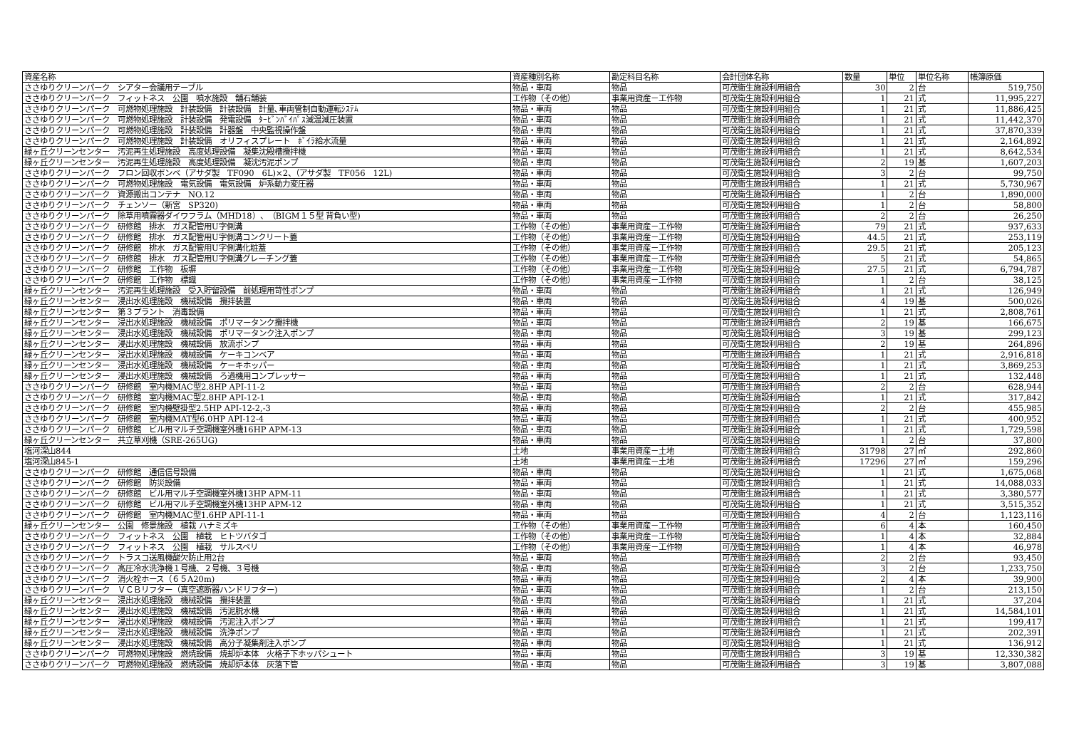| 資産名称 | 資産種別名称 | 勘定科目名称 | 会計団体名称 | 数量 | 単位 | 単位名称 | 帳簿原価 |
| --- | --- | --- | --- | --- | --- | --- | --- |
| ささゆりクリーンパーク シアター会議用テーブル | 物品・車両 | 物品 | 可茂衛生施設利用組合 | 30 | 2 | 台 | 519,750 |
| ささゆりクリーンパーク フィットネス 公園 噴水施設 舗石舗装 | 工作物（その他） | 事業用資産－工作物 | 可茂衛生施設利用組合 | 1 | 21 | 式 | 11,995,227 |
| ささゆりクリーンパーク 可燃物処理施設 計装設備 計装設備 計量､車両管制自動運転ｼｽﾃﾑ | 物品・車両 | 物品 | 可茂衛生施設利用組合 | 1 | 21 | 式 | 11,886,425 |
| ささゆりクリーンパーク 可燃物処理施設 計装設備 発電設備 ﾀｰﾋﾞﾝﾊﾞｲﾊﾟｽ減温減圧装置 | 物品・車両 | 物品 | 可茂衛生施設利用組合 | 1 | 21 | 式 | 11,442,370 |
| ささゆりクリーンパーク 可燃物処理施設 計装設備 計器盤 中央監視操作盤 | 物品・車両 | 物品 | 可茂衛生施設利用組合 | 1 | 21 | 式 | 37,870,339 |
| ささゆりクリーンパーク 可燃物処理施設 計装設備 オリフィスプレート ﾎﾞｲﾗ給水流量 | 物品・車両 | 物品 | 可茂衛生施設利用組合 | 1 | 21 | 式 | 2,164,892 |
| 緑ヶ丘クリーンセンター 汚泥再生処理施設 高度処理設備 凝集沈殿槽攪拌機 | 物品・車両 | 物品 | 可茂衛生施設利用組合 | 1 | 21 | 式 | 8,642,534 |
| 緑ヶ丘クリーンセンター 汚泥再生処理施設 高度処理設備 凝沈汚泥ポンプ | 物品・車両 | 物品 | 可茂衛生施設利用組合 | 2 | 19 | 基 | 1,607,203 |
| ささゆりクリーンパーク フロン回収ボンベ（アサダ製 TF090 6L)×2、（アサダ製 TF056 12L) | 物品・車両 | 物品 | 可茂衛生施設利用組合 | 3 | 2 | 台 | 99,750 |
| ささゆりクリーンパーク 可燃物処理施設 電気設備 電気設備 炉系動力変圧器 | 物品・車両 | 物品 | 可茂衛生施設利用組合 | 1 | 21 | 式 | 5,730,967 |
| ささゆりクリーンパーク 資源搬出コンテナ NO.12 | 物品・車両 | 物品 | 可茂衛生施設利用組合 | 1 | 2 | 台 | 1,890,000 |
| ささゆりクリーンパーク チェンソー（新宮 SP320) | 物品・車両 | 物品 | 可茂衛生施設利用組合 | 1 | 2 | 台 | 58,800 |
| ささゆりクリーンパーク 除草用噴霧器ダイワフラム（MHD18）、（BIGM１５型 背負い型) | 物品・車両 | 物品 | 可茂衛生施設利用組合 | 2 | 2 | 台 | 26,250 |
| ささゆりクリーンパーク 研修館 排水 ガス配管用U字側溝 | 工作物（その他） | 事業用資産－工作物 | 可茂衛生施設利用組合 | 79 | 21 | 式 | 937,633 |
| ささゆりクリーンパーク 研修館 排水 ガス配管用U字側溝コンクリート蓋 | 工作物（その他） | 事業用資産－工作物 | 可茂衛生施設利用組合 | 44.5 | 21 | 式 | 253,119 |
| ささゆりクリーンパーク 研修館 排水 ガス配管用U字側溝化粧蓋 | 工作物（その他） | 事業用資産－工作物 | 可茂衛生施設利用組合 | 29.5 | 21 | 式 | 205,123 |
| ささゆりクリーンパーク 研修館 排水 ガス配管用U字側溝グレーチング蓋 | 工作物（その他） | 事業用資産－工作物 | 可茂衛生施設利用組合 | 5 | 21 | 式 | 54,865 |
| ささゆりクリーンパーク 研修館 工作物 板塀 | 工作物（その他） | 事業用資産－工作物 | 可茂衛生施設利用組合 | 27.5 | 21 | 式 | 6,794,787 |
| ささゆりクリーンパーク 研修館 工作物 標識 | 工作物（その他） | 事業用資産－工作物 | 可茂衛生施設利用組合 | 1 | 2 | 台 | 38,125 |
| 緑ヶ丘クリーンセンター 汚泥再生処理施設 受入貯留設備 前処理用苛性ポンプ | 物品・車両 | 物品 | 可茂衛生施設利用組合 | 1 | 21 | 式 | 126,949 |
| 緑ヶ丘クリーンセンター 浸出水処理施設 機械設備 攪拌装置 | 物品・車両 | 物品 | 可茂衛生施設利用組合 | 4 | 19 | 基 | 500,026 |
| 緑ヶ丘クリーンセンター 第３プラント 消毒設備 | 物品・車両 | 物品 | 可茂衛生施設利用組合 | 1 | 21 | 式 | 2,808,761 |
| 緑ヶ丘クリーンセンター 浸出水処理施設 機械設備 ポリマータンク攪拌機 | 物品・車両 | 物品 | 可茂衛生施設利用組合 | 2 | 19 | 基 | 166,675 |
| 緑ヶ丘クリーンセンター 浸出水処理施設 機械設備 ポリマータンク注入ポンプ | 物品・車両 | 物品 | 可茂衛生施設利用組合 | 3 | 19 | 基 | 299,123 |
| 緑ヶ丘クリーンセンター 浸出水処理施設 機械設備 放流ポンプ | 物品・車両 | 物品 | 可茂衛生施設利用組合 | 2 | 19 | 基 | 264,896 |
| 緑ヶ丘クリーンセンター 浸出水処理施設 機械設備 ケーキコンベア | 物品・車両 | 物品 | 可茂衛生施設利用組合 | 1 | 21 | 式 | 2,916,818 |
| 緑ヶ丘クリーンセンター 浸出水処理施設 機械設備 ケーキホッパー | 物品・車両 | 物品 | 可茂衛生施設利用組合 | 1 | 21 | 式 | 3,869,253 |
| 緑ヶ丘クリーンセンター 浸出水処理施設 機械設備 ろ過機用コンプレッサー | 物品・車両 | 物品 | 可茂衛生施設利用組合 | 1 | 21 | 式 | 132,448 |
| ささゆりクリーンパーク 研修館 室内機MAC型2.8HP API-11-2 | 物品・車両 | 物品 | 可茂衛生施設利用組合 | 2 | 2 | 台 | 628,944 |
| ささゆりクリーンパーク 研修館 室内機MAC型2.8HP API-12-1 | 物品・車両 | 物品 | 可茂衛生施設利用組合 | 1 | 21 | 式 | 317,842 |
| ささゆりクリーンパーク 研修館 室内機壁掛型2.5HP API-12-2,-3 | 物品・車両 | 物品 | 可茂衛生施設利用組合 | 2 | 2 | 台 | 455,985 |
| ささゆりクリーンパーク 研修館 室内機MAT型6.0HP API-12-4 | 物品・車両 | 物品 | 可茂衛生施設利用組合 | 1 | 21 | 式 | 400,952 |
| ささゆりクリーンパーク 研修館 ビル用マルチ空調機室外機16HP APM-13 | 物品・車両 | 物品 | 可茂衛生施設利用組合 | 1 | 21 | 式 | 1,729,598 |
| 緑ヶ丘クリーンセンター 共立草刈機（SRE-265UG) | 物品・車両 | 物品 | 可茂衛生施設利用組合 | 1 | 2 | 台 | 37,800 |
| 塩河深山844 | 土地 | 事業用資産－土地 | 可茂衛生施設利用組合 | 31798 | 27 | ㎡ | 292,860 |
| 塩河深山845-1 | 土地 | 事業用資産－土地 | 可茂衛生施設利用組合 | 17296 | 27 | ㎡ | 159,296 |
| ささゆりクリーンパーク 研修館 通信信号設備 | 物品・車両 | 物品 | 可茂衛生施設利用組合 | 1 | 21 | 式 | 1,675,068 |
| ささゆりクリーンパーク 研修館 防災設備 | 物品・車両 | 物品 | 可茂衛生施設利用組合 | 1 | 21 | 式 | 14,088,033 |
| ささゆりクリーンパーク 研修館 ビル用マルチ空調機室外機13HP APM-11 | 物品・車両 | 物品 | 可茂衛生施設利用組合 | 1 | 21 | 式 | 3,380,577 |
| ささゆりクリーンパーク 研修館 ビル用マルチ空調機室外機13HP APM-12 | 物品・車両 | 物品 | 可茂衛生施設利用組合 | 1 | 21 | 式 | 3,515,352 |
| ささゆりクリーンパーク 研修館 室内機MAC型1.6HP API-11-1 | 物品・車両 | 物品 | 可茂衛生施設利用組合 | 4 | 2 | 台 | 1,123,116 |
| 緑ヶ丘クリーンセンター 公園 修景施設 植栽 ハナミズキ | 工作物（その他） | 事業用資産－工作物 | 可茂衛生施設利用組合 | 6 | 4 | 本 | 160,450 |
| ささゆりクリーンパーク フィットネス 公園 植栽 ヒトツバタゴ | 工作物（その他） | 事業用資産－工作物 | 可茂衛生施設利用組合 | 1 | 4 | 本 | 32,884 |
| ささゆりクリーンパーク フィットネス 公園 植栽 サルスベリ | 工作物（その他） | 事業用資産－工作物 | 可茂衛生施設利用組合 | 1 | 4 | 本 | 46,978 |
| ささゆりクリーンパーク トラスコ送風機酸欠防止用2台 | 物品・車両 | 物品 | 可茂衛生施設利用組合 | 2 | 2 | 台 | 93,450 |
| ささゆりクリーンパーク 高圧冷水洗浄機１号機、２号機、３号機 | 物品・車両 | 物品 | 可茂衛生施設利用組合 | 3 | 2 | 台 | 1,233,750 |
| ささゆりクリーンパーク 消火栓ホース（６５A20m) | 物品・車両 | 物品 | 可茂衛生施設利用組合 | 2 | 4 | 本 | 39,900 |
| ささゆりクリーンパーク ＶＣＢリフター（真空遮断器ハンドリフター) | 物品・車両 | 物品 | 可茂衛生施設利用組合 | 1 | 2 | 台 | 213,150 |
| 緑ヶ丘クリーンセンター 浸出水処理施設 機械設備 攪拌装置 | 物品・車両 | 物品 | 可茂衛生施設利用組合 | 1 | 21 | 式 | 37,204 |
| 緑ヶ丘クリーンセンター 浸出水処理施設 機械設備 汚泥脱水機 | 物品・車両 | 物品 | 可茂衛生施設利用組合 | 1 | 21 | 式 | 14,584,101 |
| 緑ヶ丘クリーンセンター 浸出水処理施設 機械設備 汚泥注入ポンプ | 物品・車両 | 物品 | 可茂衛生施設利用組合 | 1 | 21 | 式 | 199,417 |
| 緑ヶ丘クリーンセンター 浸出水処理施設 機械設備 洗浄ポンプ | 物品・車両 | 物品 | 可茂衛生施設利用組合 | 1 | 21 | 式 | 202,391 |
| 緑ヶ丘クリーンセンター 浸出水処理施設 機械設備 高分子凝集剤注入ポンプ | 物品・車両 | 物品 | 可茂衛生施設利用組合 | 1 | 21 | 式 | 136,912 |
| ささゆりクリーンパーク 可燃物処理施設 燃焼設備 焼却炉本体 火格子下ホッパシュート | 物品・車両 | 物品 | 可茂衛生施設利用組合 | 3 | 19 | 基 | 12,330,382 |
| ささゆりクリーンパーク 可燃物処理施設 燃焼設備 焼却炉本体 灰落下管 | 物品・車両 | 物品 | 可茂衛生施設利用組合 | 3 | 19 | 基 | 3,807,088 |